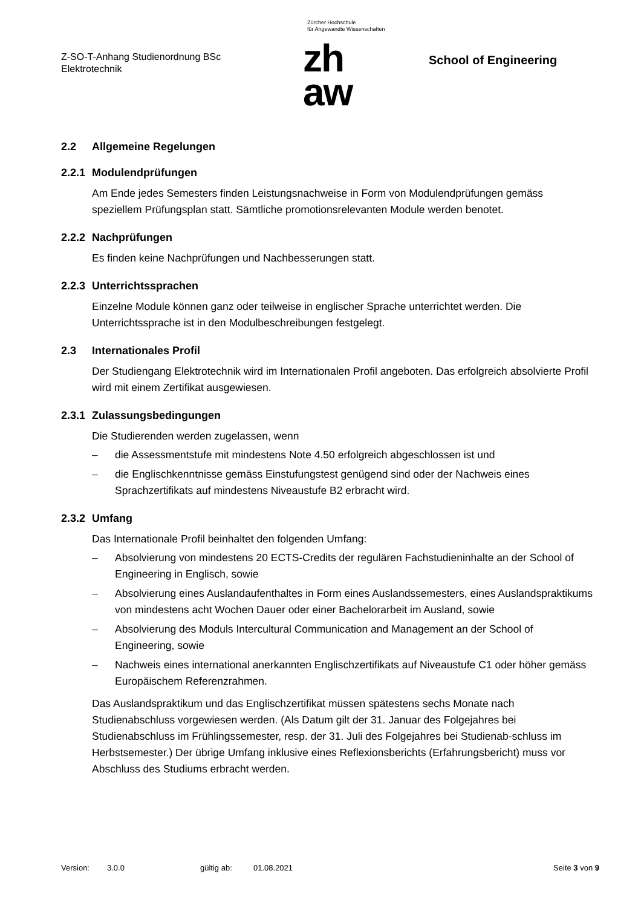Z-SO-T-Anhang Studienordnung BSc
Elektrotechnik
Zürcher Hochschule
für Angewandte Wissenschaften
zh
aw
School of Engineering
2.2 Allgemeine Regelungen
2.2.1 Modulendprüfungen
Am Ende jedes Semesters finden Leistungsnachweise in Form von Modulendprüfungen gemäss speziellem Prüfungsplan statt. Sämtliche promotionsrelevanten Module werden benotet.
2.2.2 Nachprüfungen
Es finden keine Nachprüfungen und Nachbesserungen statt.
2.2.3 Unterrichtssprachen
Einzelne Module können ganz oder teilweise in englischer Sprache unterrichtet werden. Die Unterrichtssprache ist in den Modulbeschreibungen festgelegt.
2.3 Internationales Profil
Der Studiengang Elektrotechnik wird im Internationalen Profil angeboten. Das erfolgreich absolvierte Profil wird mit einem Zertifikat ausgewiesen.
2.3.1 Zulassungsbedingungen
Die Studierenden werden zugelassen, wenn
– die Assessmentstufe mit mindestens Note 4.50 erfolgreich abgeschlossen ist und
– die Englischkenntnisse gemäss Einstufungstest genügend sind oder der Nachweis eines Sprachzertifikats auf mindestens Niveaustufe B2 erbracht wird.
2.3.2 Umfang
Das Internationale Profil beinhaltet den folgenden Umfang:
– Absolvierung von mindestens 20 ECTS-Credits der regulären Fachstudieninhalte an der School of Engineering in Englisch, sowie
– Absolvierung eines Auslandaufenthaltes in Form eines Auslandssemesters, eines Auslandspraktikums von mindestens acht Wochen Dauer oder einer Bachelorarbeit im Ausland, sowie
– Absolvierung des Moduls Intercultural Communication and Management an der School of Engineering, sowie
– Nachweis eines international anerkannten Englischzertifikats auf Niveaustufe C1 oder höher gemäss Europäischem Referenzrahmen.
Das Auslandspraktikum und das Englischzertifikat müssen spätestens sechs Monate nach Studienabschluss vorgewiesen werden. (Als Datum gilt der 31. Januar des Folgejahres bei Studienabschluss im Frühlingssemester, resp. der 31. Juli des Folgejahres bei Studienab-schluss im Herbstsemester.) Der übrige Umfang inklusive eines Reflexionsberichts (Erfahrungsbericht) muss vor Abschluss des Studiums erbracht werden.
Version: 3.0.0 gültig ab: 01.08.2021 Seite 3 von 9